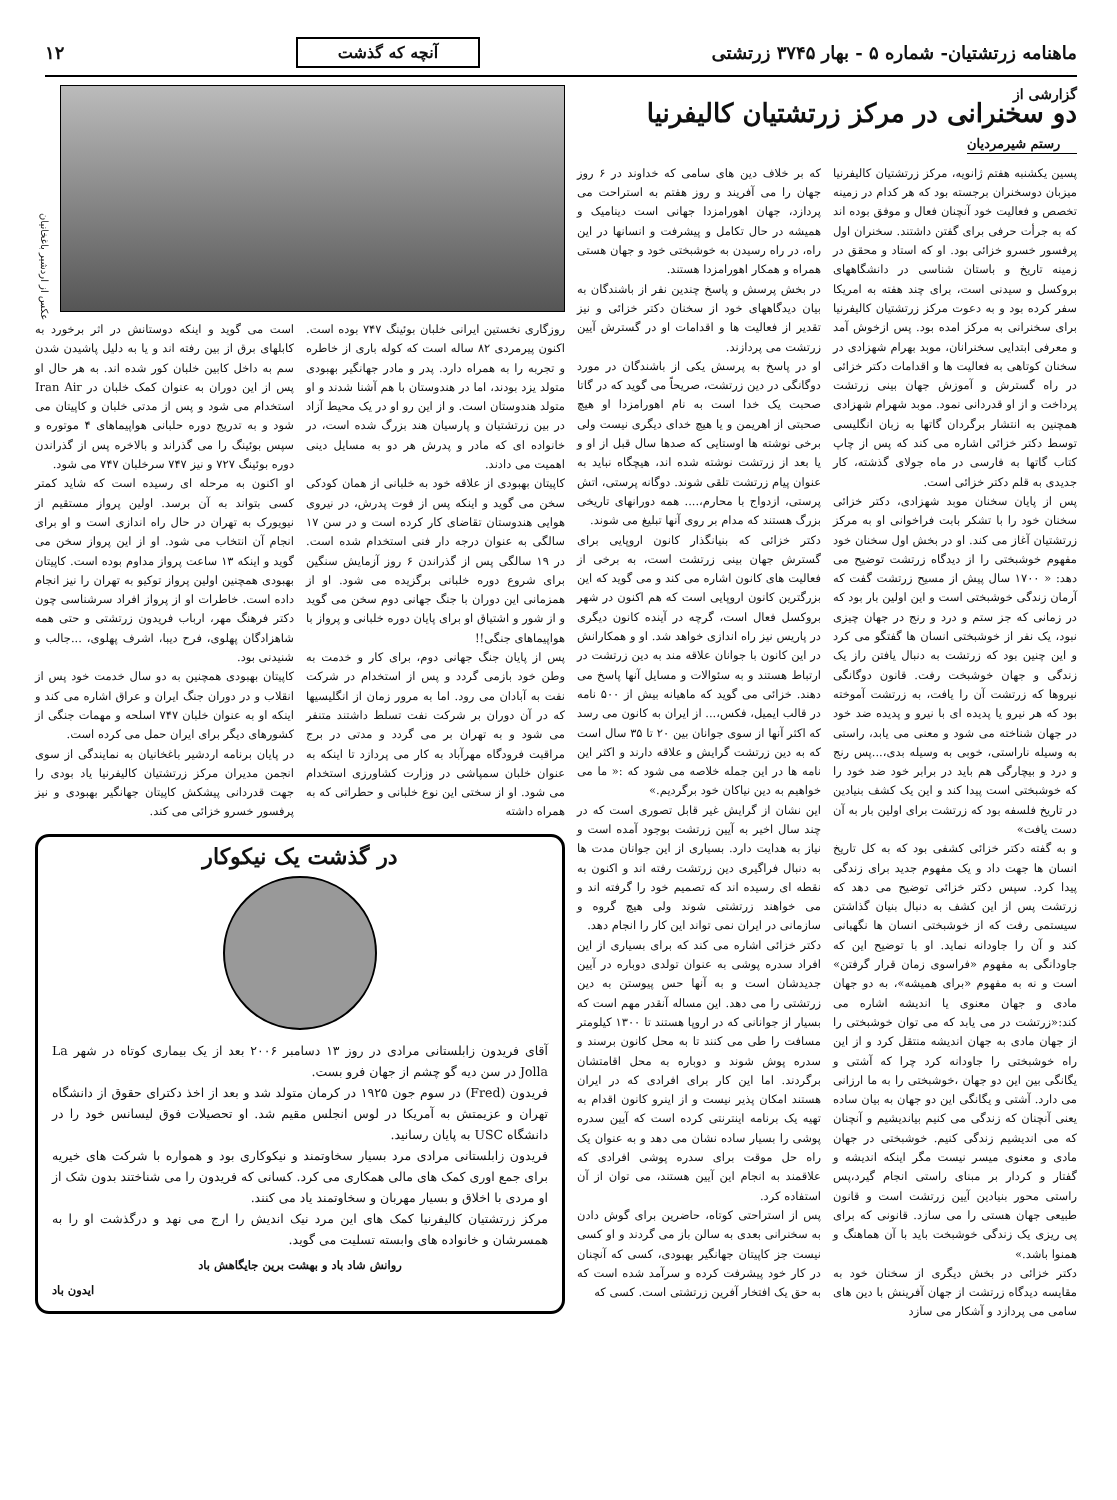ماهنامه زرتشتیان- شماره ۵ - بهار ۳۷۴۵ زرتشتی
آنچه که گذشت
۱۲
گزارشی از
دو سخنرانی در مرکز زرتشتیان کالیفرنیا
رستم شیرمردیان
پسین یکشنبه هفتم ژانویه، مرکز زرتشتیان کالیفرنیا میزبان دوسخنران برجسته بود که هر کدام در زمینه تخصص و فعالیت خود آنچنان فعال و موفق بوده اند که به جرأت حرفی برای گفتن داشتند. سخنران اول پرفسور خسرو خزائی بود. او که استاد و محقق در زمینه تاریخ و باستان شناسی در دانشگاههای بروکسل و سیدنی است، برای چند هفته به امریکا سفر کرده بود و به دعوت مرکز زرتشتیان کالیفرنیا برای سخنرانی به مرکز امده بود. پس ازخوش آمد و معرفی ابتدایی سخنرانان، موبد بهرام شهزادی در سخنان کوتاهی به فعالیت ها و اقدامات دکتر خزائی در راه گسترش و آموزش جهان بینی زرتشت پرداخت و از او قدردانی نمود. موبد شهرام شهزادی همچنین به انتشار برگردان گاتها به زبان انگلیسی توسط دکتر خزائی اشاره می کند که پس از چاپ کتاب گاتها به فارسی در ماه جولای گذشته، کار جدیدی به قلم دکتر خزائی است.
پس از پایان سخنان موبد شهزادی، دکتر خزائی سخنان خود را با تشکر بابت فراخوانی او به مرکز زرتشتیان آغاز می کند. او در بخش اول سخنان خود مفهوم خوشبختی را از دیدگاه زرتشت توضیح می دهد: « ۱۷۰۰ سال پیش از مسیح زرتشت گفت که آرمان زندگی خوشبختی است و این اولین بار بود که در زمانی که جز ستم و درد و رنج در جهان چیزی نبود، یک نفر از خوشبختی انسان ها گفتگو می کرد و این چنین بود که زرتشت به دنبال یافتن راز یک زندگی و جهان خوشبخت رفت. قانون دوگانگی نیروها که زرتشت آن را یافت، به زرتشت آموخته بود که هر نیرو یا پدیده ای با نیرو و پدیده ضد خود در جهان شناخته می شود و معنی می یابد، راستی به وسیله ناراستی، خوبی به وسیله بدی،...پس رنج و درد و بیچارگی هم باید در برابر خود ضد خود را که خوشبختی است پیدا کند و این یک کشف بنیادین در تاریخ فلسفه بود که زرتشت برای اولین بار به آن دست یافت»
و به گفته دکتر خزائی کشفی بود که به کل تاریخ انسان ها جهت داد و یک مفهوم جدید برای زندگی پیدا کرد. سپس دکتر خزائی توضیح می دهد که زرتشت پس از این کشف به دنبال بنیان گذاشتن سیستمی رفت که از خوشبختی انسان ها نگهبانی کند و آن را جاودانه نماید. او با توضیح این که جاودانگی به مفهوم «فراسوی زمان قرار گرفتن» است و نه به مفهوم «برای همیشه»، به دو جهان مادی و جهان معنوی یا اندیشه اشاره می کند:«زرتشت در می یابد که می توان خوشبختی را از جهان مادی به جهان اندیشه منتقل کرد و از این راه خوشبختی را جاودانه کرد چرا که آشتی و یگانگی بین این دو جهان ،خوشبختی را به ما ارزانی می دارد. آشتی و یگانگی این دو جهان به بیان ساده یعنی آنچنان که زندگی می کنیم بیاندیشیم و آنچنان که می اندیشیم زندگی کنیم. خوشبختی در جهان مادی و معنوی میسر نیست مگر اینکه اندیشه و گفتار و کردار بر مبنای راستی انجام گیرد،پس راستی محور بنیادین آیین زرتشت است و قانون طبیعی جهان هستی را می سازد. قانونی که برای پی ریزی یک زندگی خوشبخت باید با آن هماهنگ و همنوا باشد.»
دکتر خزائی در بخش دیگری از سخنان خود به مقایسه دیدگاه زرتشت از جهان آفرینش با دین های سامی می پردازد و آشکار می سازد
که بر خلاف دین های سامی که خداوند در ۶ روز جهان را می آفریند و روز هفتم به استراحت می پردازد، جهان اهورامزدا جهانی است دینامیک و همیشه در حال تکامل و پیشرفت و انسانها در این راه، در راه رسیدن به خوشبختی خود و جهان هستی همراه و همکار اهورامزدا هستند.
در بخش پرسش و پاسخ چندین نفر از باشندگان به بیان دیدگاههای خود از سخنان دکتر خزائی و نیز تقدیر از فعالیت ها و اقدامات او در گسترش آیین زرتشت می پردازند.
او در پاسخ به پرسش یکی از باشندگان در مورد دوگانگی در دین زرتشت، صریحاً می گوید که در گاتا صحبت یک خدا است به نام اهورامزدا او هیچ صحبتی از اهریمن و یا هیچ خدای دیگری نیست ولی برخی نوشته ها اوستایی که صدها سال قبل از او و یا بعد از زرتشت نوشته شده اند، هیچگاه نباید به عنوان پیام زرتشت تلقی شوند. دوگانه پرستی، اتش پرستی، ازدواج با محارم،.... همه دورانهای تاریخی بزرگ هستند که مدام بر روی آنها تبلیغ می شوند.
دکتر خزائی که بنیانگذار کانون اروپایی برای گسترش جهان بینی زرتشت است، به برخی از فعالیت های کانون اشاره می کند و می گوید که این بزرگترین کانون اروپایی است که هم اکنون در شهر بروکسل فعال است، گرچه در آینده کانون دیگری در پاریس نیز راه اندازی خواهد شد. او و همکارانش در این کانون با جوانان علاقه مند به دین زرتشت در ارتباط هستند و به سئوالات و مسایل آنها پاسخ می دهند. خزائی می گوید که ماهیانه بیش از ۵۰۰ نامه در قالب ایمیل، فکس،... از ایران به کانون می رسد که اکثر آنها از سوی جوانان بین ۲۰ تا ۳۵ سال است که به دین زرتشت گرایش و علاقه دارند و اکثر این نامه ها در این جمله خلاصه می شود که :« ما می خواهیم به دین نیاکان خود برگردیم.»
این نشان از گرایش غیر قابل تصوری است که در چند سال اخیر به آیین زرتشت بوجود آمده است و نیاز به هدایت دارد. بسیاری از این جوانان مدت ها به دنبال فراگیری دین زرتشت رفته اند و اکنون به نقطه ای رسیده اند که تصمیم خود را گرفته اند و می خواهند زرتشتی شوند ولی هیچ گروه و سازمانی در ایران نمی تواند این کار را انجام دهد.
دکتر خزائی اشاره می کند که برای بسیاری از این افراد سدره پوشی به عنوان تولدی دوباره در آیین جدیدشان است و به آنها حس پیوستن به دین زرتشتی را می دهد. این مساله آنقدر مهم است که بسیار از جوانانی که در اروپا هستند تا ۱۳۰۰ کیلومتر مسافت را طی می کنند تا به محل کانون برسند و سدره پوش شوند و دوباره به محل اقامتشان برگردند. اما این کار برای افرادی که در ایران هستند امکان پذیر نیست و از اینرو کانون اقدام به تهیه یک برنامه اینترنتی کرده است که آیین سدره پوشی را بسیار ساده نشان می دهد و به عنوان یک راه حل موقت برای سدره پوشی افرادی که علاقمند به انجام این آیین هستند، می توان از آن استفاده کرد.
پس از استراحتی کوتاه، حاضرین برای گوش دادن به سخنرانی بعدی به سالن باز می گردند و او کسی نیست جز کاپیتان جهانگیر بهبودی، کسی که آنچنان در کار خود پیشرفت کرده و سرآمد شده است که به حق یک افتخار آفرین زرتشتی است. کسی که
عکس از اردشیر باغخانیان
روزگاری نخستین ایرانی خلبان بوئینگ ۷۴۷ بوده است. اکنون پیرمردی ۸۲ ساله است که کوله باری از خاطره و تجربه را به همراه دارد. پدر و مادر جهانگیر بهبودی متولد یزد بودند، اما در هندوستان با هم آشنا شدند و او متولد هندوستان است. و از این رو او در یک محیط آزاد در بین زرتشتیان و پارسیان هند بزرگ شده است، در خانواده ای که مادر و پدرش هر دو به مسایل دینی اهمیت می دادند.
کاپیتان بهبودی از علاقه خود به خلبانی از همان کودکی سخن می گوید و اینکه پس از فوت پدرش، در نیروی هوایی هندوستان تقاضای کار کرده است و در سن ۱۷ سالگی به عنوان درجه دار فنی استخدام شده است. در ۱۹ سالگی پس از گذراندن ۶ روز آزمایش سنگین برای شروع دوره خلبانی برگزیده می شود. او از همزمانی این دوران با جنگ جهانی دوم سخن می گوید و از شور و اشتیاق او برای پایان دوره خلبانی و پرواز با هواپیماهای جنگی!!
پس از پایان جنگ جهانی دوم، برای کار و خدمت به وطن خود بازمی گردد و پس از استخدام در شرکت نفت به آبادان می رود. اما به مرور زمان از انگلیسیها که در آن دوران بر شرکت نفت تسلط داشتند متنفر می شود و به تهران بر می گردد و مدتی در برج مراقبت فرودگاه مهرآباد به کار می پردازد تا اینکه به عنوان خلبان سمپاشی در وزارت کشاورزی استخدام می شود. او از سختی این نوع خلبانی و حطراتی که به همراه داشته
است می گوید و اینکه دوستانش در اثر برخورد به کابلهای برق از بین رفته اند و یا به دلیل پاشیدن شدن سم به داخل کابین خلبان کور شده اند. به هر حال او پس از این دوران به عنوان کمک خلبان در Iran Air استخدام می شود و پس از مدتی خلبان و کاپیتان می شود و به تدریج دوره حلبانی هواپیماهای ۴ موتوره و سپس بوئینگ را می گذراند و بالاخره پس از گذراندن دوره بوئینگ ۷۲۷ و نیز ۷۴۷ سرخلبان ۷۴۷ می شود.
او اکنون به مرحله ای رسیده است که شاید کمتر کسی بتواند به آن برسد. اولین پرواز مستقیم از نیویورک به تهران در حال راه اندازی است و او برای انجام آن انتخاب می شود. او از این پرواز سخن می گوید و اینکه ۱۳ ساعت پرواز مداوم بوده است. کاپیتان بهبودی همچنین اولین پرواز توکیو به تهران را نیز انجام داده است. خاطرات او از پرواز افراد سرشناسی چون دکتر فرهنگ مهر، ارباب فریدون زرتشتی و حتی همه شاهزادگان پهلوی، فرح دیبا، اشرف پهلوی، ...جالب و شنیدنی بود.
کاپیتان بهبودی همچنین به دو سال خدمت خود پس از انقلاب و در دوران جنگ ایران و عراق اشاره می کند و اینکه او به عنوان خلبان ۷۴۷ اسلحه و مهمات جنگی از کشورهای دیگر برای ایران حمل می کرده است.
در پایان برنامه اردشیر باغخانیان به نمایندگی از سوی انجمن مدیران مرکز زرتشتیان کالیفرنیا یاد بودی را جهت قدردانی پیشکش کاپیتان جهانگیر بهبودی و نیز پرفسور خسرو خزائی می کند.
در گذشت یک نیکوکار
آقای فریدون زابلستانی مرادی در روز ۱۳ دسامبر ۲۰۰۶ بعد از یک بیماری کوتاه در شهر La Jolla در سن دیه گو چشم از جهان فرو بست.
فریدون (Fred) در سوم جون ۱۹۲۵ در کرمان متولد شد و بعد از اخذ دکترای حقوق از دانشگاه تهران و عزیمتش به آمریکا در لوس انجلس مقیم شد. او تحصیلات فوق لیسانس خود را در دانشگاه USC به پایان رسانید.
فریدون زابلستانی مرادی مرد بسیار سخاوتمند و نیکوکاری بود و همواره با شرکت های خیریه برای جمع اوری کمک های مالی همکاری می کرد. کسانی که فریدون را می شناختند بدون شک از او مردی با اخلاق و بسیار مهربان و سخاوتمند یاد می کنند.
مرکز زرتشتیان کالیفرنیا کمک های این مرد نیک اندیش را ارج می نهد و درگذشت او را به همسرشان و خانواده های وابسته تسلیت می گوید.
روانش شاد باد و بهشت برین جایگاهش باد
ایدون باد